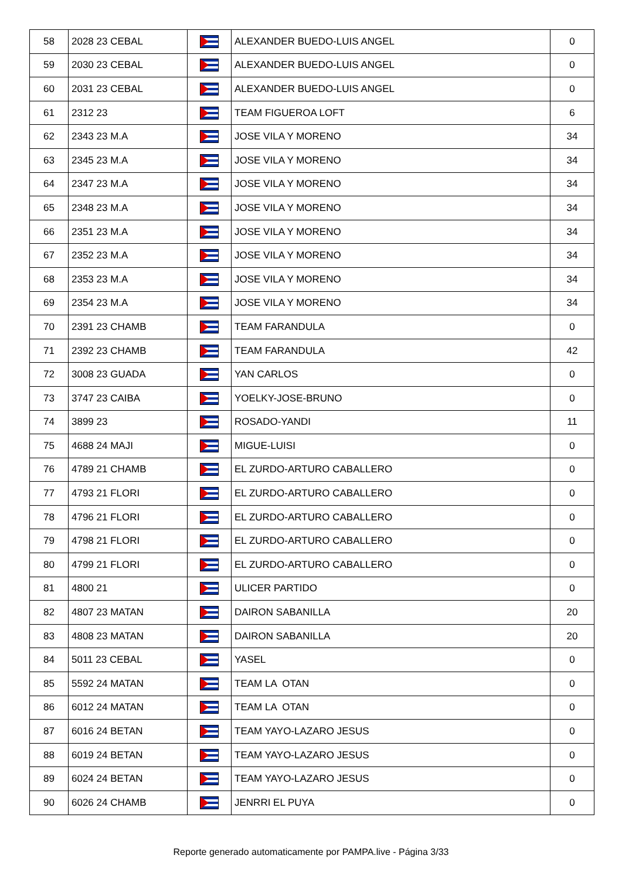| 58 | 2028 23 CEBAL | | ALEXANDER BUEDO-LUIS ANGEL | 0 |
| 59 | 2030 23 CEBAL | | ALEXANDER BUEDO-LUIS ANGEL | 0 |
| 60 | 2031 23 CEBAL | | ALEXANDER BUEDO-LUIS ANGEL | 0 |
| 61 | 2312 23 | | TEAM FIGUEROA LOFT | 6 |
| 62 | 2343 23 M.A | | JOSE VILA Y MORENO | 34 |
| 63 | 2345 23 M.A | | JOSE VILA Y MORENO | 34 |
| 64 | 2347 23 M.A | | JOSE VILA Y MORENO | 34 |
| 65 | 2348 23 M.A | | JOSE VILA Y MORENO | 34 |
| 66 | 2351 23 M.A | | JOSE VILA Y MORENO | 34 |
| 67 | 2352 23 M.A | | JOSE VILA Y MORENO | 34 |
| 68 | 2353 23 M.A | | JOSE VILA Y MORENO | 34 |
| 69 | 2354 23 M.A | | JOSE VILA Y MORENO | 34 |
| 70 | 2391 23 CHAMB | | TEAM FARANDULA | 0 |
| 71 | 2392 23 CHAMB | | TEAM FARANDULA | 42 |
| 72 | 3008 23 GUADA | | YAN CARLOS | 0 |
| 73 | 3747 23 CAIBA | | YOELKY-JOSE-BRUNO | 0 |
| 74 | 3899 23 | | ROSADO-YANDI | 11 |
| 75 | 4688 24 MAJI | | MIGUE-LUISI | 0 |
| 76 | 4789 21 CHAMB | | EL ZURDO-ARTURO CABALLERO | 0 |
| 77 | 4793 21 FLORI | | EL ZURDO-ARTURO CABALLERO | 0 |
| 78 | 4796 21 FLORI | | EL ZURDO-ARTURO CABALLERO | 0 |
| 79 | 4798 21 FLORI | | EL ZURDO-ARTURO CABALLERO | 0 |
| 80 | 4799 21 FLORI | | EL ZURDO-ARTURO CABALLERO | 0 |
| 81 | 4800 21 | | ULICER PARTIDO | 0 |
| 82 | 4807 23 MATAN | | DAIRON SABANILLA | 20 |
| 83 | 4808 23 MATAN | | DAIRON SABANILLA | 20 |
| 84 | 5011 23 CEBAL | | YASEL | 0 |
| 85 | 5592 24 MATAN | | TEAM LA OTAN | 0 |
| 86 | 6012 24 MATAN | | TEAM LA OTAN | 0 |
| 87 | 6016 24 BETAN | | TEAM YAYO-LAZARO JESUS | 0 |
| 88 | 6019 24 BETAN | | TEAM YAYO-LAZARO JESUS | 0 |
| 89 | 6024 24 BETAN | | TEAM YAYO-LAZARO JESUS | 0 |
| 90 | 6026 24 CHAMB | | JENRRI EL PUYA | 0 |
Reporte generado automaticamente por PAMPA.live - Página 3/33